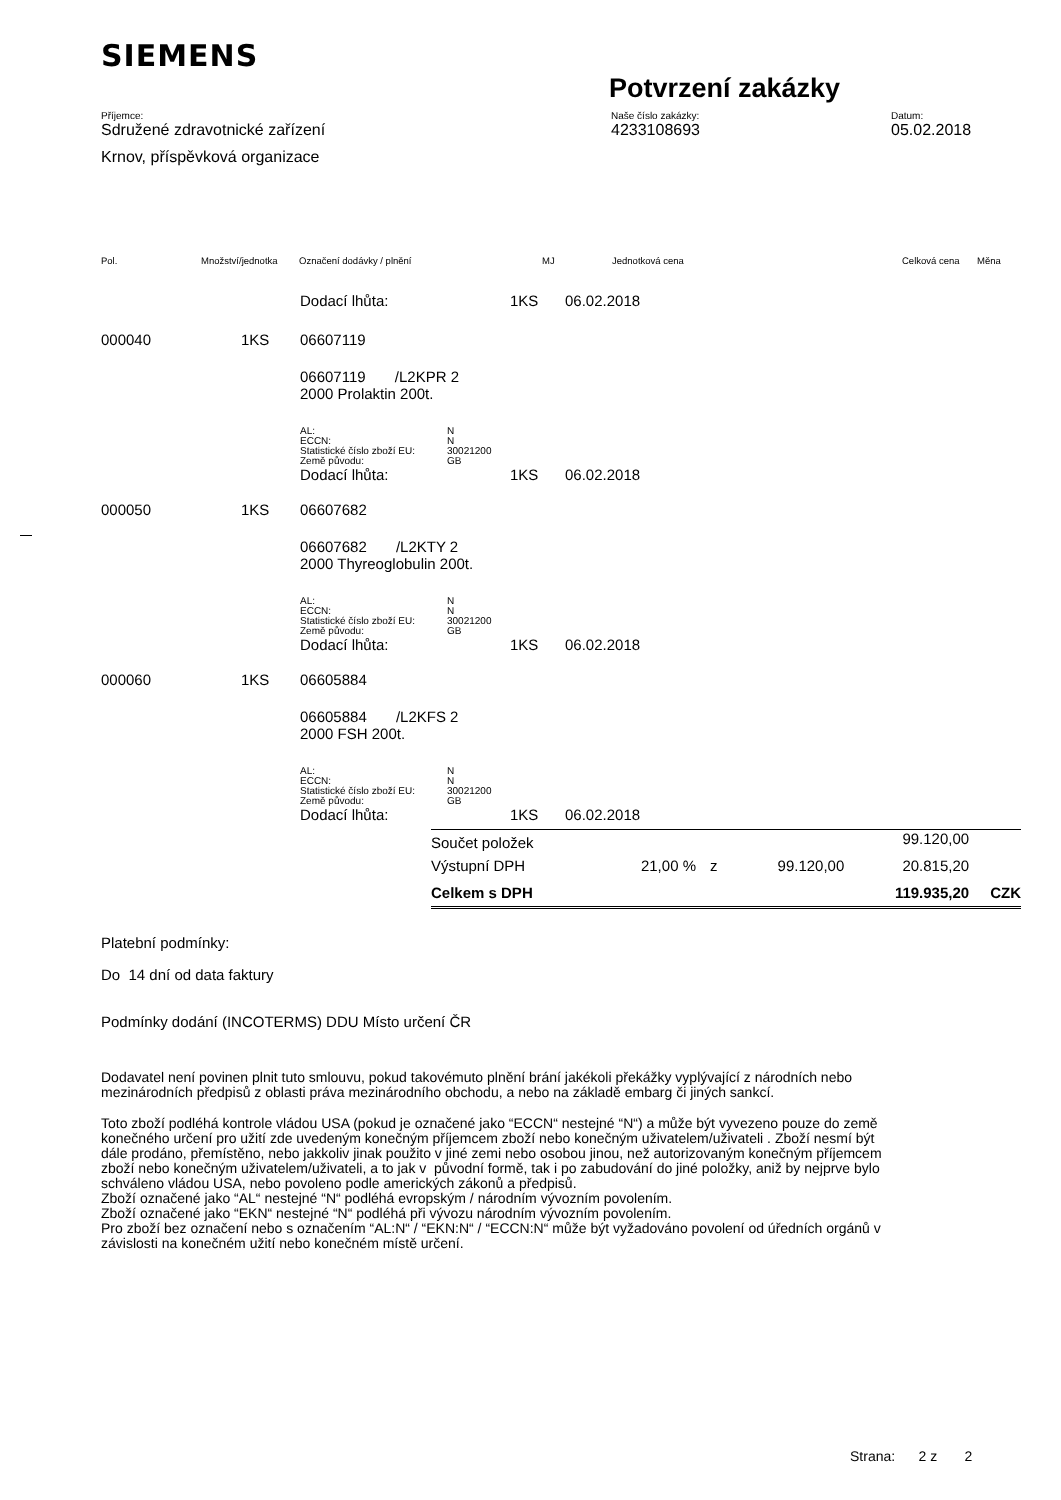SIEMENS
Potvrzení zakázky
Příjemce:
Sdružené zdravotnické zařízení
Krnov, příspěvková organizace
Naše číslo zakázky:
4233108693
Datum:
05.02.2018
Pol. Množství/jednotka Označení dodávky / plnění MJ Jednotková cena Celková cena Měna
Dodací lhůta: 1KS 06.02.2018
000040 1KS 06607119
06607119 /L2KPR 2
2000 Prolaktin 200t.
| AL: | N |
| ECCN: | N |
| Statistické číslo zboží EU: | 30021200 |
| Země původu: | GB |
Dodací lhůta: 1KS 06.02.2018
000050 1KS 06607682
06607682 /L2KTY 2
2000 Thyreoglobulin 200t.
| AL: | N |
| ECCN: | N |
| Statistické číslo zboží EU: | 30021200 |
| Země původu: | GB |
Dodací lhůta: 1KS 06.02.2018
000060 1KS 06605884
06605884 /L2KFS 2
2000 FSH 200t.
| AL: | N |
| ECCN: | N |
| Statistické číslo zboží EU: | 30021200 |
| Země původu: | GB |
Dodací lhůta: 1KS 06.02.2018
| Součet položek | | | | 99.120,00 | |
| Výstupní DPH | 21,00 % | z | 99.120,00 | 20.815,20 | |
| Celkem s DPH | | | | 119.935,20 | CZK |
Platební podmínky:
Do 14 dní od data faktury
Podmínky dodání (INCOTERMS) DDU Místo určení ČR
Dodavatel není povinen plnit tuto smlouvu, pokud takovémuto plnění brání jakékoli překážky vyplývající z národních nebo mezinárodních předpisů z oblasti práva mezinárodního obchodu, a nebo na základě embarg či jiných sankcí.
Toto zboží podléhá kontrole vládou USA (pokud je označené jako “ECCN“ nestejné “N“) a může být vyvezeno pouze do země konečného určení pro užití zde uvedeným konečným příjemcem zboží nebo konečným uživatelem/uživateli . Zboží nesmí být dále prodáno, přemístěno, nebo jakkoliv jinak použito v jiné zemi nebo osobou jinou, než autorizovaným konečným příjemcem zboží nebo konečným uživatelem/uživateli, a to jak v původní formě, tak i po zabudování do jiné položky, aniž by nejprve bylo schváleno vládou USA, nebo povoleno podle amerických zákonů a předpisů.
Zboží označené jako “AL“ nestejné “N“ podléhá evropským / národním vývozním povolením.
Zboží označené jako “EKN“ nestejné “N“ podléhá při vývozu národním vývozním povolením.
Pro zboží bez označení nebo s označením “AL:N“ / “EKN:N“ / “ECCN:N“ může být vyžadováno povolení od úředních orgánů v závislosti na konečném užití nebo konečném místě určení.
Strana: 2 z 2